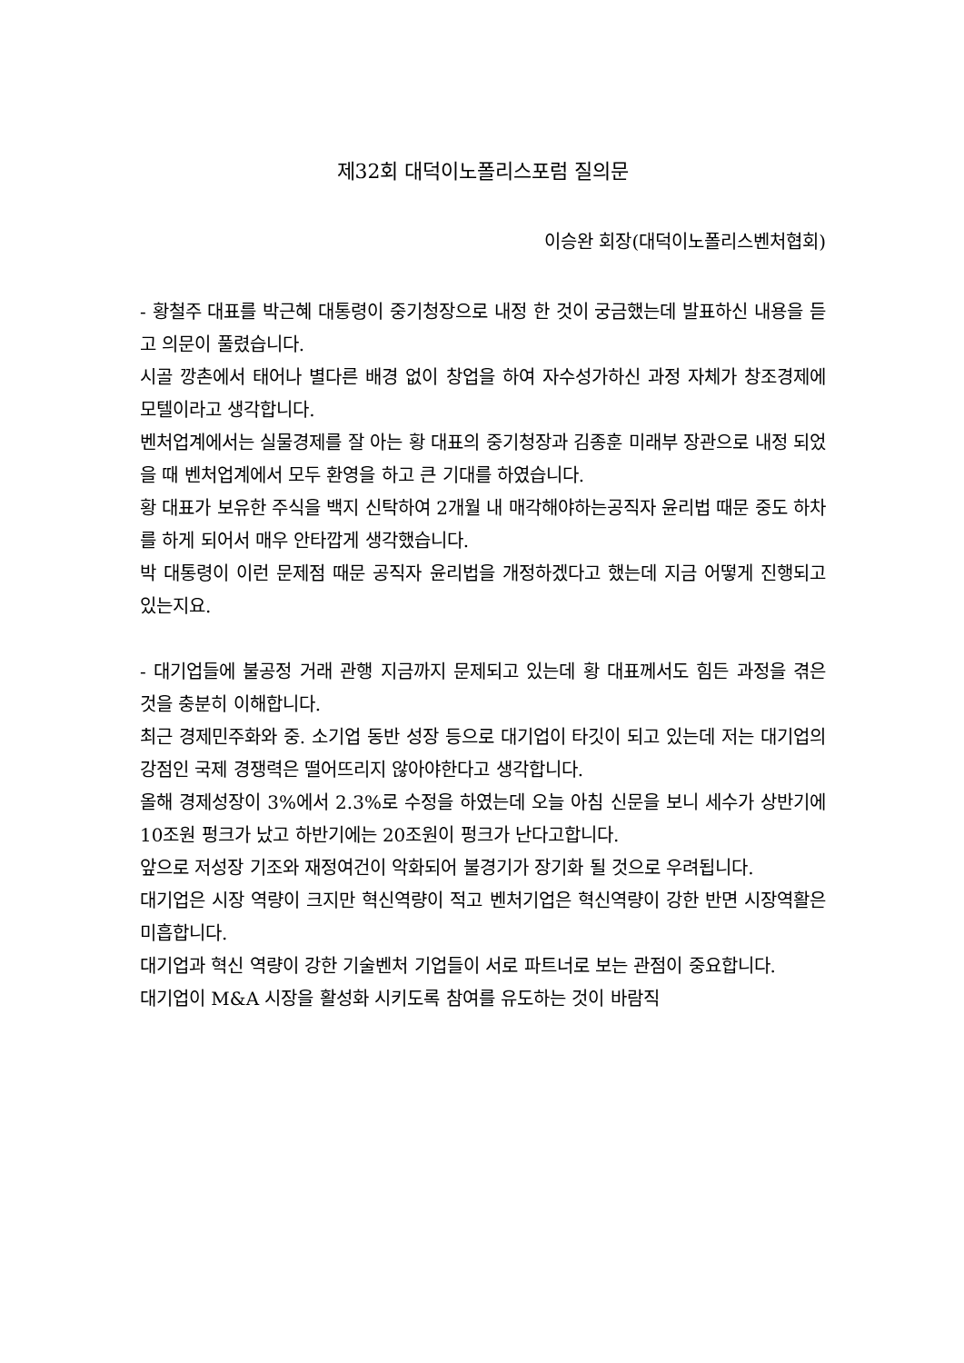제32회 대덕이노폴리스포럼 질의문
이승완 회장(대덕이노폴리스벤처협회)
- 황철주 대표를 박근혜 대통령이 중기청장으로 내정 한 것이 궁금했는데 발표하신 내용을 듣고 의문이 풀렸습니다.
시골 깡촌에서 태어나 별다른 배경 없이 창업을 하여 자수성가하신 과정 자체가 창조경제에 모텔이라고 생각합니다.
벤처업계에서는 실물경제를 잘 아는 황 대표의 중기청장과 김종훈 미래부 장관으로 내정 되었을 때 벤처업계에서 모두 환영을 하고 큰 기대를 하였습니다.
황 대표가 보유한 주식을 백지 신탁하여 2개월 내 매각해야하는공직자 윤리법 때문 중도 하차를 하게 되어서 매우 안타깝게 생각했습니다.
박 대통령이 이런 문제점 때문 공직자 윤리법을 개정하겠다고 했는데 지금 어떻게 진행되고 있는지요.
- 대기업들에 불공정 거래 관행 지금까지 문제되고 있는데 황 대표께서도 힘든 과정을 겪은 것을 충분히 이해합니다.
최근 경제민주화와 중. 소기업 동반 성장 등으로 대기업이 타깃이 되고 있는데 저는 대기업의 강점인 국제 경쟁력은 떨어뜨리지 않아야한다고 생각합니다.
올해 경제성장이 3%에서 2.3%로 수정을 하였는데 오늘 아침 신문을 보니 세수가 상반기에 10조원 펑크가 났고 하반기에는 20조원이 펑크가 난다고합니다.
앞으로 저성장 기조와 재정여건이 악화되어 불경기가 장기화 될 것으로 우려됩니다.
대기업은 시장 역량이 크지만 혁신역량이 적고 벤처기업은 혁신역량이 강한 반면 시장역활은 미흡합니다.
대기업과 혁신 역량이 강한 기술벤처 기업들이 서로 파트너로 보는 관점이 중요합니다.
대기업이 M&A 시장을 활성화 시키도록 참여를 유도하는 것이 바람직